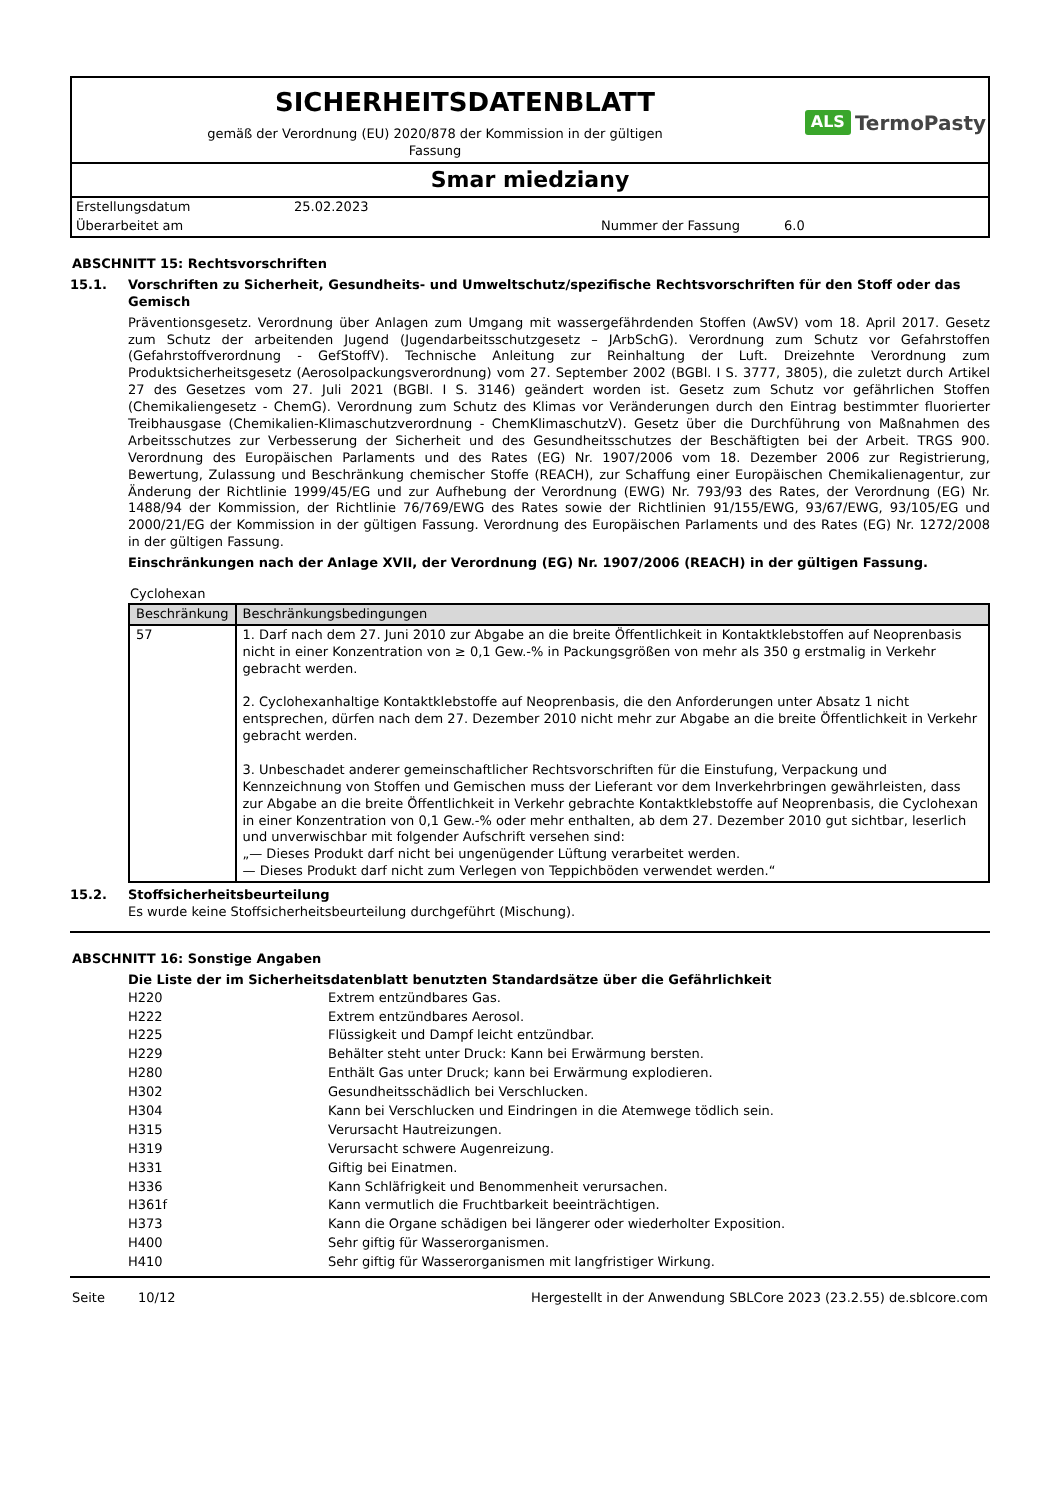SICHERHEITSDATENBLATT
gemäß der Verordnung (EU) 2020/878 der Kommission in der gültigen
Fassung
ALS TermoPasty
Smar miedziany
| Erstellungsdatum | 25.02.2023 | | |
| Überarbeitet am | | Nummer der Fassung | 6.0 |
ABSCHNITT 15: Rechtsvorschriften
15.1. Vorschriften zu Sicherheit, Gesundheits- und Umweltschutz/spezifische Rechtsvorschriften für den Stoff oder das Gemisch
Präventionsgesetz. Verordnung über Anlagen zum Umgang mit wassergefährdenden Stoffen (AwSV) vom 18. April 2017. Gesetz zum Schutz der arbeitenden Jugend (Jugendarbeitsschutzgesetz – JArbSchG). Verordnung zum Schutz vor Gefahrstoffen (Gefahrstoffverordnung - GefStoffV). Technische Anleitung zur Reinhaltung der Luft. Dreizehnte Verordnung zum Produktsicherheitsgesetz (Aerosolpackungsverordnung) vom 27. September 2002 (BGBl. I S. 3777, 3805), die zuletzt durch Artikel 27 des Gesetzes vom 27. Juli 2021 (BGBl. I S. 3146) geändert worden ist. Gesetz zum Schutz vor gefährlichen Stoffen (Chemikaliengesetz - ChemG). Verordnung zum Schutz des Klimas vor Veränderungen durch den Eintrag bestimmter fluorierter Treibhausgase (Chemikalien-Klimaschutzverordnung - ChemKlimaschutzV). Gesetz über die Durchführung von Maßnahmen des Arbeitsschutzes zur Verbesserung der Sicherheit und des Gesundheitsschutzes der Beschäftigten bei der Arbeit. TRGS 900. Verordnung des Europäischen Parlaments und des Rates (EG) Nr. 1907/2006 vom 18. Dezember 2006 zur Registrierung, Bewertung, Zulassung und Beschränkung chemischer Stoffe (REACH), zur Schaffung einer Europäischen Chemikalienagentur, zur Änderung der Richtlinie 1999/45/EG und zur Aufhebung der Verordnung (EWG) Nr. 793/93 des Rates, der Verordnung (EG) Nr. 1488/94 der Kommission, der Richtlinie 76/769/EWG des Rates sowie der Richtlinien 91/155/EWG, 93/67/EWG, 93/105/EG und 2000/21/EG der Kommission in der gültigen Fassung. Verordnung des Europäischen Parlaments und des Rates (EG) Nr. 1272/2008 in der gültigen Fassung.
Einschränkungen nach der Anlage XVII, der Verordnung (EG) Nr. 1907/2006 (REACH) in der gültigen Fassung.
Cyclohexan
| Beschränkung | Beschränkungsbedingungen |
| --- | --- |
| 57 | 1. Darf nach dem 27. Juni 2010 zur Abgabe an die breite Öffentlichkeit in Kontaktklebstoffen auf Neoprenbasis nicht in einer Konzentration von ≥ 0,1 Gew.-% in Packungsgrößen von mehr als 350 g erstmalig in Verkehr gebracht werden. 2. Cyclohexanhaltige Kontaktklebstoffe auf Neoprenbasis, die den Anforderungen unter Absatz 1 nicht entsprechen, dürfen nach dem 27. Dezember 2010 nicht mehr zur Abgabe an die breite Öffentlichkeit in Verkehr gebracht werden. 3. Unbeschadet anderer gemeinschaftlicher Rechtsvorschriften für die Einstufung, Verpackung und Kennzeichnung von Stoffen und Gemischen muss der Lieferant vor dem Inverkehrbringen gewährleisten, dass zur Abgabe an die breite Öffentlichkeit in Verkehr gebrachte Kontaktklebstoffe auf Neoprenbasis, die Cyclohexan in einer Konzentration von 0,1 Gew.-% oder mehr enthalten, ab dem 27. Dezember 2010 gut sichtbar, leserlich und unverwischbar mit folgender Aufschrift versehen sind: „— Dieses Produkt darf nicht bei ungenügender Lüftung verarbeitet werden. — Dieses Produkt darf nicht zum Verlegen von Teppichböden verwendet werden.“ |
15.2. Stoffsicherheitsbeurteilung
Es wurde keine Stoffsicherheitsbeurteilung durchgeführt (Mischung).
ABSCHNITT 16: Sonstige Angaben
Die Liste der im Sicherheitsdatenblatt benutzten Standardsätze über die Gefährlichkeit
| H220 | Extrem entzündbares Gas. |
| H222 | Extrem entzündbares Aerosol. |
| H225 | Flüssigkeit und Dampf leicht entzündbar. |
| H229 | Behälter steht unter Druck: Kann bei Erwärmung bersten. |
| H280 | Enthält Gas unter Druck; kann bei Erwärmung explodieren. |
| H302 | Gesundheitsschädlich bei Verschlucken. |
| H304 | Kann bei Verschlucken und Eindringen in die Atemwege tödlich sein. |
| H315 | Verursacht Hautreizungen. |
| H319 | Verursacht schwere Augenreizung. |
| H331 | Giftig bei Einatmen. |
| H336 | Kann Schläfrigkeit und Benommenheit verursachen. |
| H361f | Kann vermutlich die Fruchtbarkeit beeinträchtigen. |
| H373 | Kann die Organe schädigen bei längerer oder wiederholter Exposition. |
| H400 | Sehr giftig für Wasserorganismen. |
| H410 | Sehr giftig für Wasserorganismen mit langfristiger Wirkung. |
Seite 10/12 Hergestellt in der Anwendung SBLCore 2023 (23.2.55) de.sblcore.com